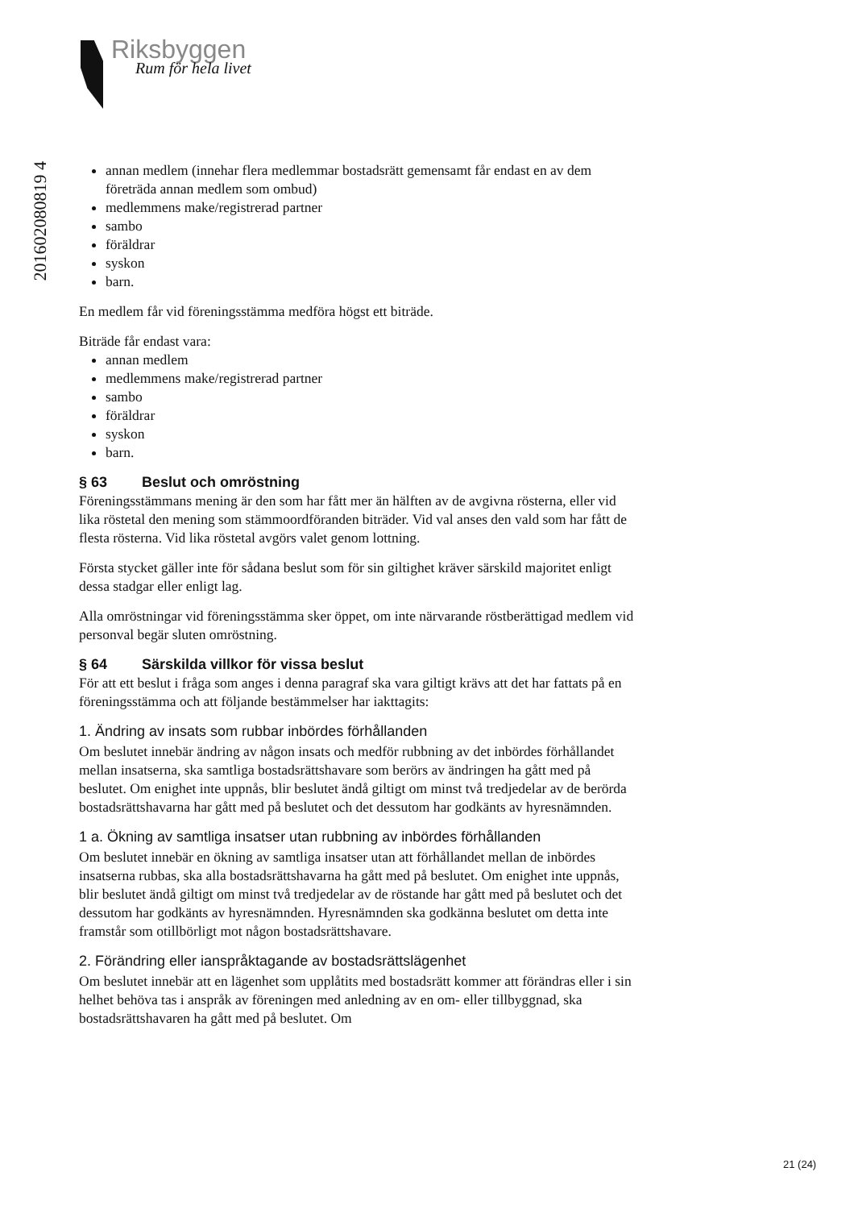Riksbyggen
Rum för hela livet
201602080819 4
annan medlem (innehar flera medlemmar bostadsrätt gemensamt får endast en av dem företräda annan medlem som ombud)
medlemmens make/registrerad partner
sambo
föräldrar
syskon
barn.
En medlem får vid föreningsstämma medföra högst ett biträde.
Biträde får endast vara:
annan medlem
medlemmens make/registrerad partner
sambo
föräldrar
syskon
barn.
§ 63 Beslut och omröstning
Föreningsstämmans mening är den som har fått mer än hälften av de avgivna rösterna, eller vid lika röstetal den mening som stämmoordföranden biträder. Vid val anses den vald som har fått de flesta rösterna. Vid lika röstetal avgörs valet genom lottning.
Första stycket gäller inte för sådana beslut som för sin giltighet kräver särskild majoritet enligt dessa stadgar eller enligt lag.
Alla omröstningar vid föreningsstämma sker öppet, om inte närvarande röstberättigad medlem vid personval begär sluten omröstning.
§ 64 Särskilda villkor för vissa beslut
För att ett beslut i fråga som anges i denna paragraf ska vara giltigt krävs att det har fattats på en föreningsstämma och att följande bestämmelser har iakttagits:
1. Ändring av insats som rubbar inbördes förhållanden
Om beslutet innebär ändring av någon insats och medför rubbning av det inbördes förhållandet mellan insatserna, ska samtliga bostadsrättshavare som berörs av ändringen ha gått med på beslutet. Om enighet inte uppnås, blir beslutet ändå giltigt om minst två tredjedelar av de berörda bostadsrättshavarna har gått med på beslutet och det dessutom har godkänts av hyresnämnden.
1 a. Ökning av samtliga insatser utan rubbning av inbördes förhållanden
Om beslutet innebär en ökning av samtliga insatser utan att förhållandet mellan de inbördes insatserna rubbas, ska alla bostadsrättshavarna ha gått med på beslutet. Om enighet inte uppnås, blir beslutet ändå giltigt om minst två tredjedelar av de röstande har gått med på beslutet och det dessutom har godkänts av hyresnämnden. Hyresnämnden ska godkänna beslutet om detta inte framstår som otillbörligt mot någon bostadsrättshavare.
2. Förändring eller ianspråktagande av bostadsrättslägenhet
Om beslutet innebär att en lägenhet som upplåtits med bostadsrätt kommer att förändras eller i sin helhet behöva tas i anspråk av föreningen med anledning av en om- eller tillbyggnad, ska bostadsrättshavaren ha gått med på beslutet. Om
21 (24)